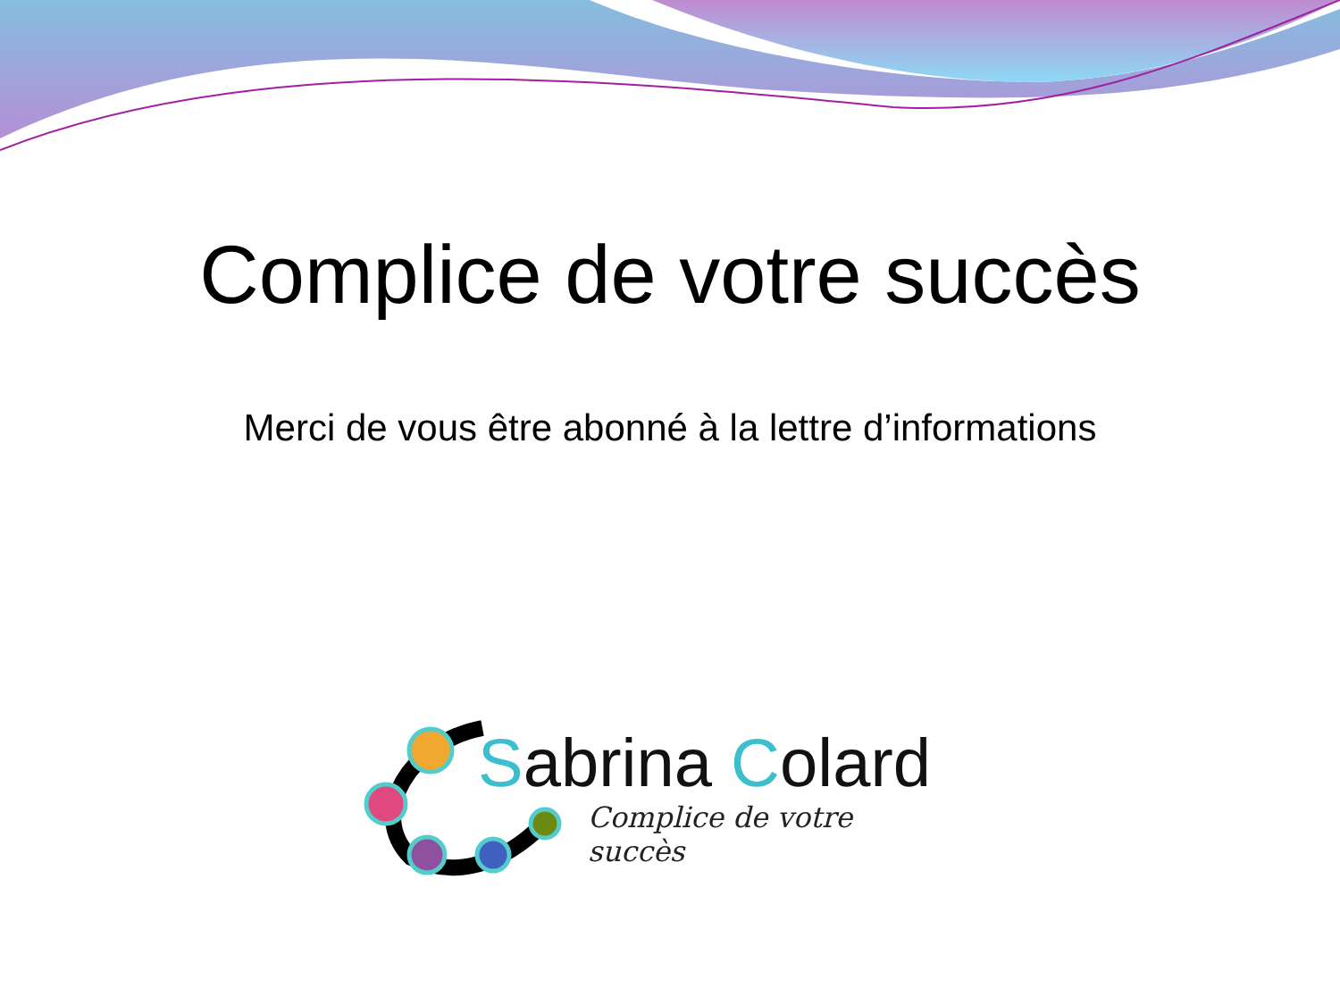Complice de votre succès
Merci de vous être abonné à la lettre d’informations
Sabrina Colard
Complice de votre succès